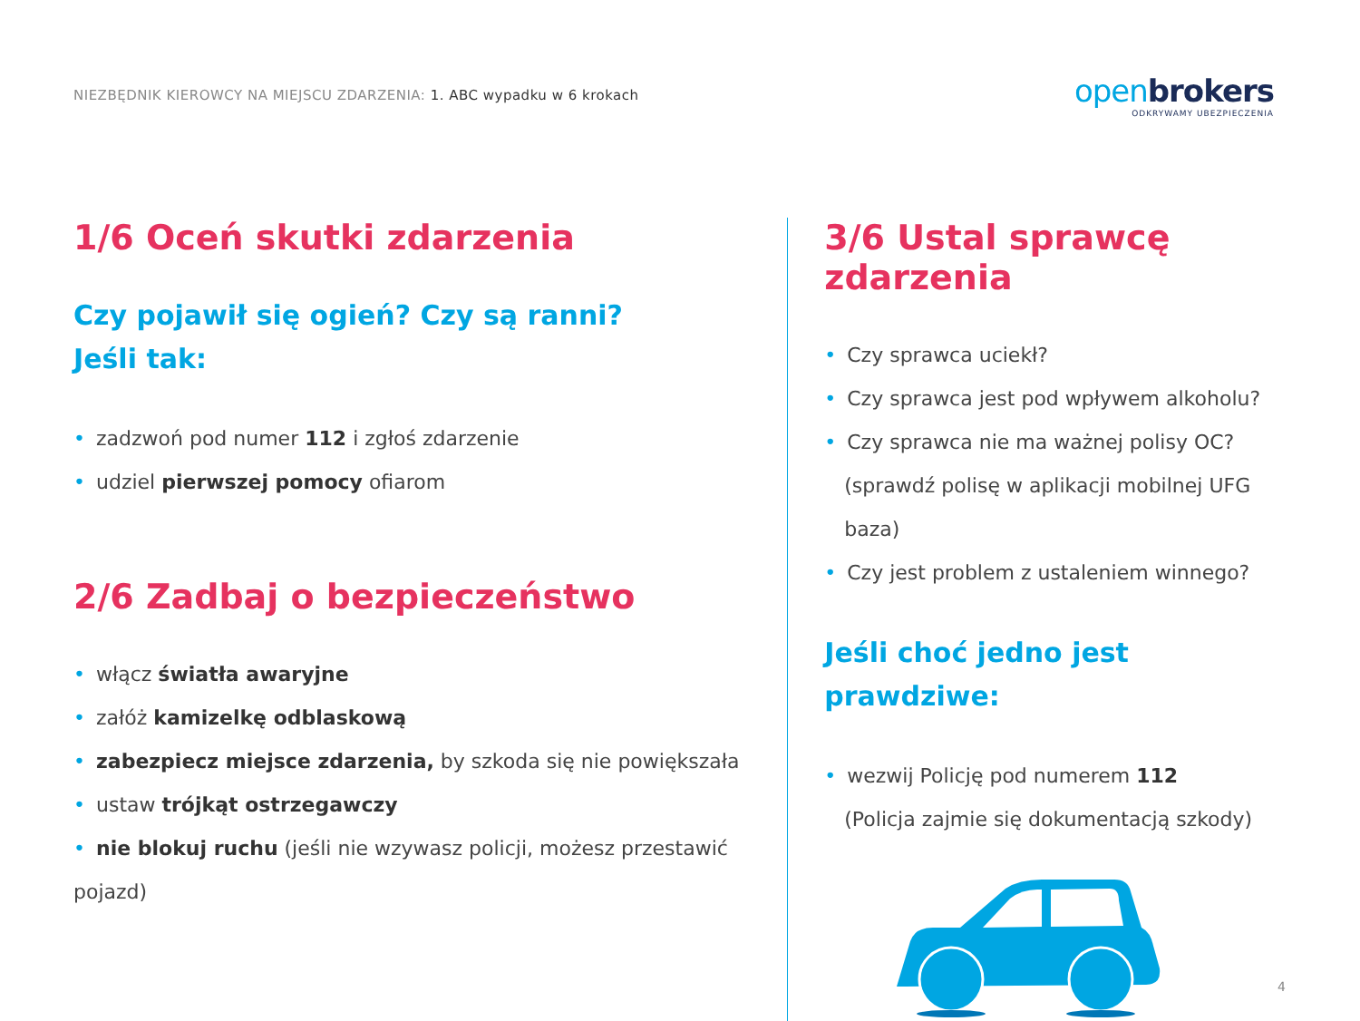NIEZBĘDNIK KIEROWCY NA MIEJSCU ZDARZENIA: 1. ABC wypadku w 6 krokach
open brokers
ODKRYWAMY UBEZPIECZENIA
1/6 Oceń skutki zdarzenia
Czy pojawił się ogień? Czy są ranni?
Jeśli tak:
• zadzwoń pod numer 112 i zgłoś zdarzenie
• udziel pierwszej pomocy ofiarom
2/6 Zadbaj o bezpieczeństwo
• włącz światła awaryjne
• załóż kamizelkę odblaskową
• zabezpiecz miejsce zdarzenia, by szkoda się nie powiększała
• ustaw trójkąt ostrzegawczy
• nie blokuj ruchu (jeśli nie wzywasz policji, możesz przestawić pojazd)
3/6 Ustal sprawcę zdarzenia
• Czy sprawca uciekł?
• Czy sprawca jest pod wpływem alkoholu?
• Czy sprawca nie ma ważnej polisy OC?
(sprawdź polisę w aplikacji mobilnej UFG baza)
• Czy jest problem z ustaleniem winnego?
Jeśli choć jedno jest prawdziwe:
• wezwij Policję pod numerem 112
(Policja zajmie się dokumentacją szkody)
4